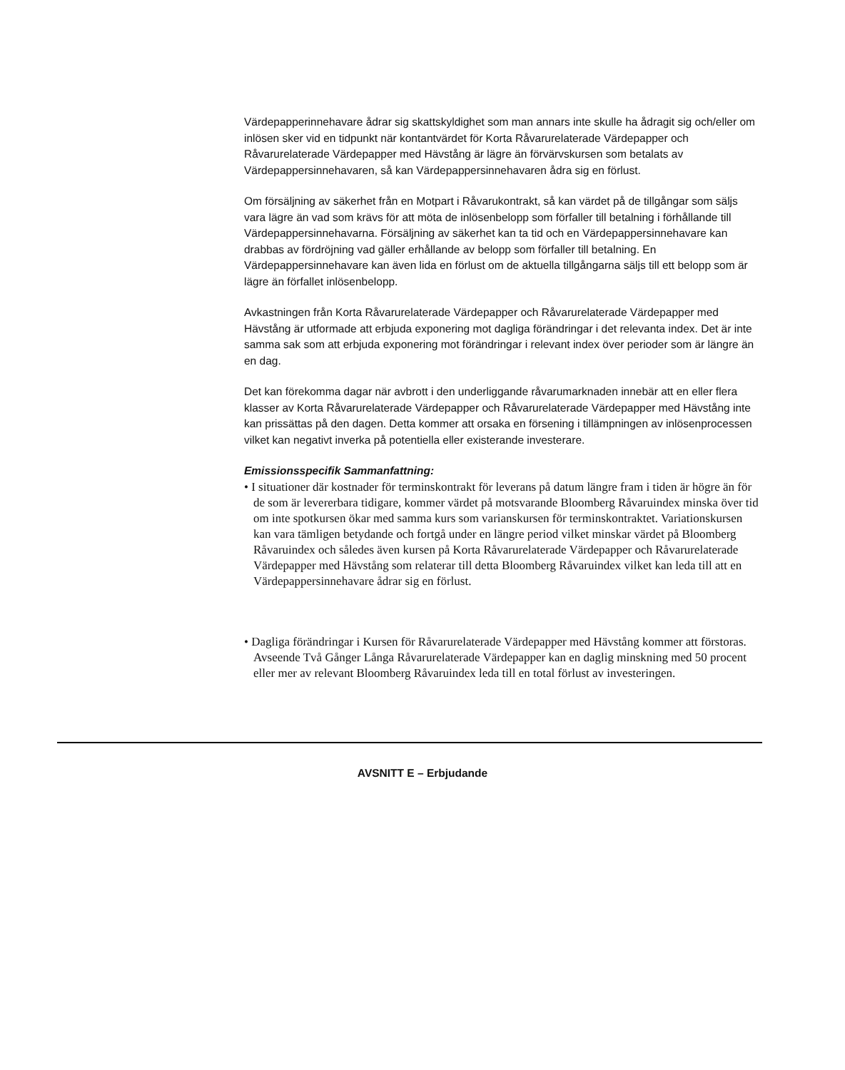Värdepapperinnehavare ådrar sig skattskyldighet som man annars inte skulle ha ådragit sig och/eller om inlösen sker vid en tidpunkt när kontantvärdet för Korta Råvarurelaterade Värdepapper och Råvarurelaterade Värdepapper med Hävstång är lägre än förvärvskursen som betalats av Värdepappersinnehavaren, så kan Värdepappersinnehavaren ådra sig en förlust.
Om försäljning av säkerhet från en Motpart i Råvarukontrakt, så kan värdet på de tillgångar som säljs vara lägre än vad som krävs för att möta de inlösenbelopp som förfaller till betalning i förhållande till Värdepappersinnehavarna. Försäljning av säkerhet kan ta tid och en Värdepappersinnehavare kan drabbas av fördröjning vad gäller erhållande av belopp som förfaller till betalning. En Värdepappersinnehavare kan även lida en förlust om de aktuella tillgångarna säljs till ett belopp som är lägre än förfallet inlösenbelopp.
Avkastningen från Korta Råvarurelaterade Värdepapper och Råvarurelaterade Värdepapper med Hävstång är utformade att erbjuda exponering mot dagliga förändringar i det relevanta index. Det är inte samma sak som att erbjuda exponering mot förändringar i relevant index över perioder som är längre än en dag.
Det kan förekomma dagar när avbrott i den underliggande råvarumarknaden innebär att en eller flera klasser av Korta Råvarurelaterade Värdepapper och Råvarurelaterade Värdepapper med Hävstång inte kan prissättas på den dagen. Detta kommer att orsaka en försening i tillämpningen av inlösenprocessen vilket kan negativt inverka på potentiella eller existerande investerare.
Emissionsspecifik Sammanfattning:
• I situationer där kostnader för terminskontrakt för leverans på datum längre fram i tiden är högre än för de som är levererbara tidigare, kommer värdet på motsvarande Bloomberg Råvaruindex minska över tid om inte spotkursen ökar med samma kurs som varianskursen för terminskontraktet. Variationskursen kan vara tämligen betydande och fortgå under en längre period vilket minskar värdet på Bloomberg Råvaruindex och således även kursen på Korta Råvarurelaterade Värdepapper och Råvarurelaterade Värdepapper med Hävstång som relaterar till detta Bloomberg Råvaruindex vilket kan leda till att en Värdepappersinnehavare ådrar sig en förlust.
• Dagliga förändringar i Kursen för Råvarurelaterade Värdepapper med Hävstång kommer att förstoras. Avseende Två Gånger Långa Råvarurelaterade Värdepapper kan en daglig minskning med 50 procent eller mer av relevant Bloomberg Råvaruindex leda till en total förlust av investeringen.
AVSNITT E – Erbjudande